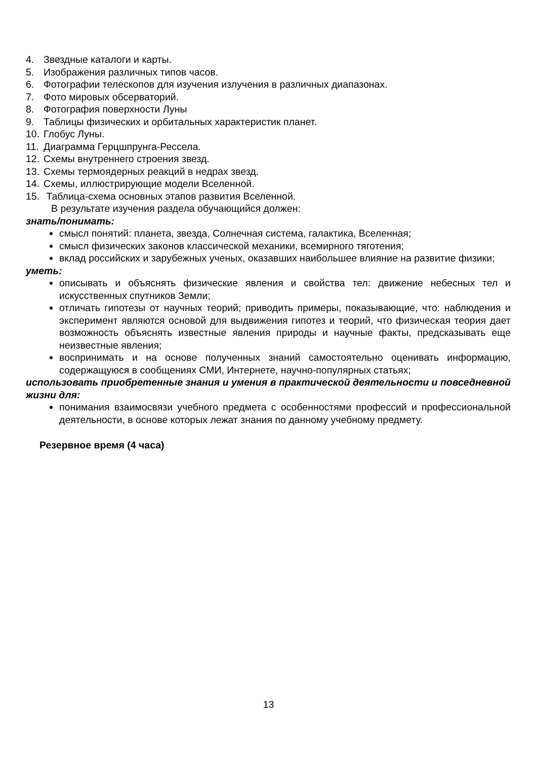4. Звездные каталоги и карты.
5. Изображения различных типов часов.
6. Фотографии телескопов для изучения излучения в различных диапазонах.
7. Фото мировых обсерваторий.
8. Фотография поверхности Луны
9. Таблицы физических и орбитальных характеристик планет.
10. Глобус Луны.
11. Диаграмма Герцшпрунга-Рессела.
12. Схемы внутреннего строения звезд.
13. Схемы термоядерных реакций в недрах звезд.
14. Схемы, иллюстрирующие модели Вселенной.
15. Таблица-схема основных этапов развития Вселенной.
В результате изучения раздела обучающийся должен:
знать/понимать:
смысл понятий: планета, звезда, Солнечная система, галактика, Вселенная;
смысл физических законов классической механики, всемирного тяготения;
вклад российских и зарубежных ученых, оказавших наибольшее влияние на развитие физики;
уметь:
описывать и объяснять физические явления и свойства тел: движение небесных тел и искусственных спутников Земли;
отличать гипотезы от научных теорий; приводить примеры, показывающие, что: наблюдения и эксперимент являются основой для выдвижения гипотез и теорий, что физическая теория дает возможность объяснять известные явления природы и научные факты, предсказывать еще неизвестные явления;
воспринимать и на основе полученных знаний самостоятельно оценивать информацию, содержащуюся в сообщениях СМИ, Интернете, научно-популярных статьях;
использовать приобретенные знания и умения в практической деятельности и повседневной жизни для:
понимания взаимосвязи учебного предмета с особенностями профессий и профессиональной деятельности, в основе которых лежат знания по данному учебному предмету.
Резервное время (4 часа)
13